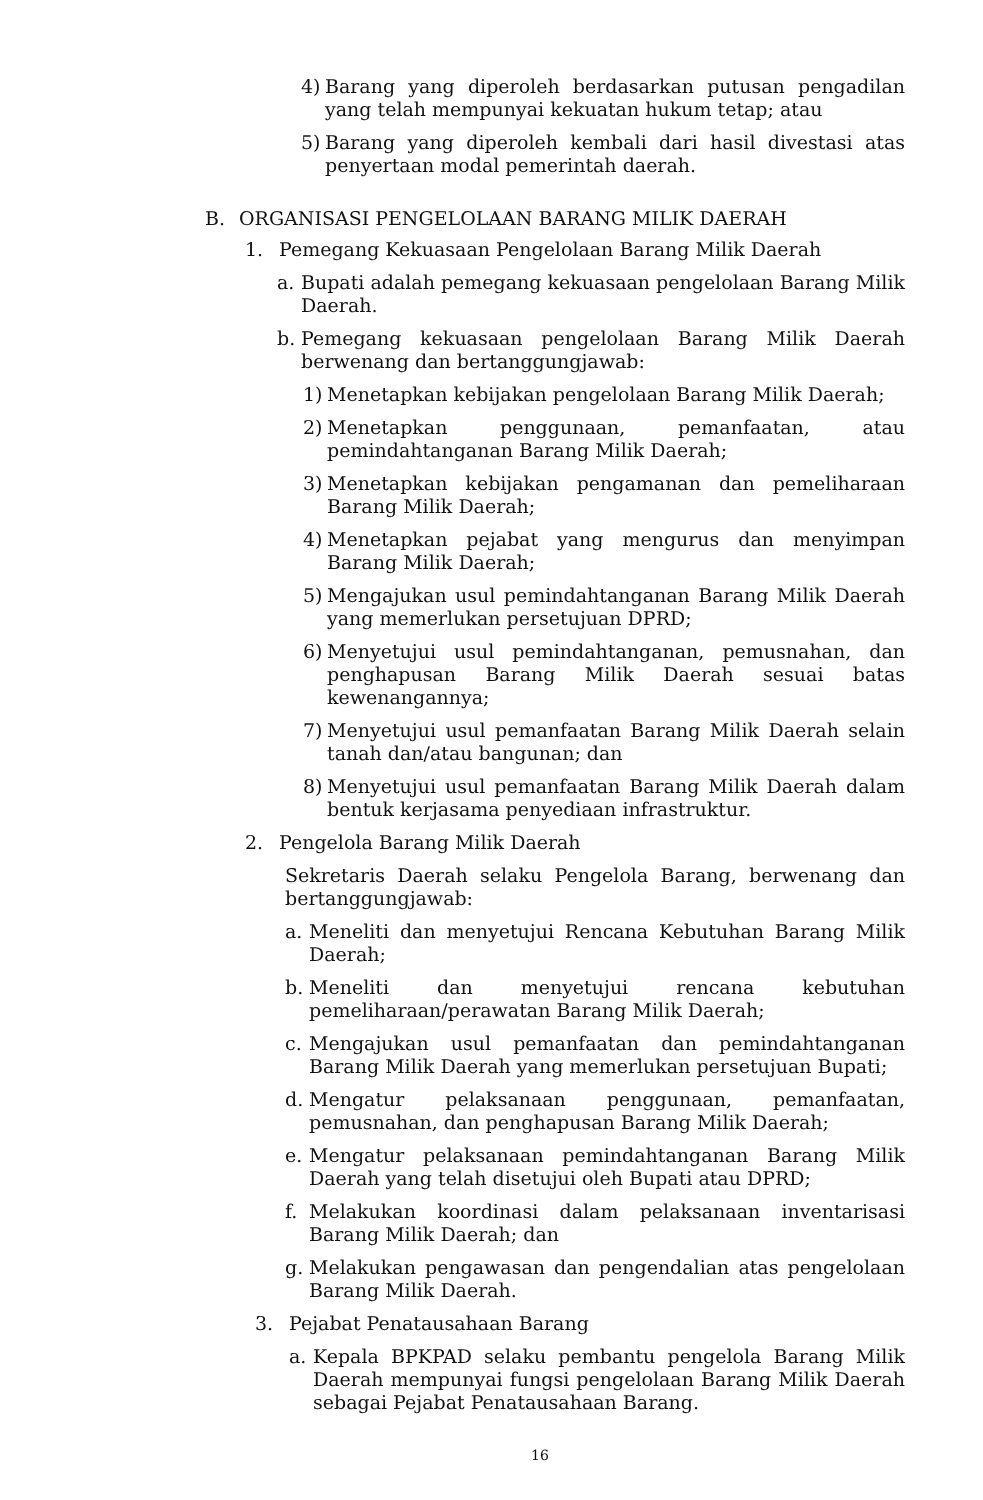4) Barang yang diperoleh berdasarkan putusan pengadilan yang telah mempunyai kekuatan hukum tetap; atau
5) Barang yang diperoleh kembali dari hasil divestasi atas penyertaan modal pemerintah daerah.
B. ORGANISASI PENGELOLAAN BARANG MILIK DAERAH
1. Pemegang Kekuasaan Pengelolaan Barang Milik Daerah
a. Bupati adalah pemegang kekuasaan pengelolaan Barang Milik Daerah.
b. Pemegang kekuasaan pengelolaan Barang Milik Daerah berwenang dan bertanggungjawab:
1) Menetapkan kebijakan pengelolaan Barang Milik Daerah;
2) Menetapkan penggunaan, pemanfaatan, atau pemindahtanganan Barang Milik Daerah;
3) Menetapkan kebijakan pengamanan dan pemeliharaan Barang Milik Daerah;
4) Menetapkan pejabat yang mengurus dan menyimpan Barang Milik Daerah;
5) Mengajukan usul pemindahtanganan Barang Milik Daerah yang memerlukan persetujuan DPRD;
6) Menyetujui usul pemindahtanganan, pemusnahan, dan penghapusan Barang Milik Daerah sesuai batas kewenangannya;
7) Menyetujui usul pemanfaatan Barang Milik Daerah selain tanah dan/atau bangunan; dan
8) Menyetujui usul pemanfaatan Barang Milik Daerah dalam bentuk kerjasama penyediaan infrastruktur.
2. Pengelola Barang Milik Daerah
Sekretaris Daerah selaku Pengelola Barang, berwenang dan bertanggungjawab:
a. Meneliti dan menyetujui Rencana Kebutuhan Barang Milik Daerah;
b. Meneliti dan menyetujui rencana kebutuhan pemeliharaan/perawatan Barang Milik Daerah;
c. Mengajukan usul pemanfaatan dan pemindahtanganan Barang Milik Daerah yang memerlukan persetujuan Bupati;
d. Mengatur pelaksanaan penggunaan, pemanfaatan, pemusnahan, dan penghapusan Barang Milik Daerah;
e. Mengatur pelaksanaan pemindahtanganan Barang Milik Daerah yang telah disetujui oleh Bupati atau DPRD;
f. Melakukan koordinasi dalam pelaksanaan inventarisasi Barang Milik Daerah; dan
g. Melakukan pengawasan dan pengendalian atas pengelolaan Barang Milik Daerah.
3. Pejabat Penatausahaan Barang
a. Kepala BPKPAD selaku pembantu pengelola Barang Milik Daerah mempunyai fungsi pengelolaan Barang Milik Daerah sebagai Pejabat Penatausahaan Barang.
16